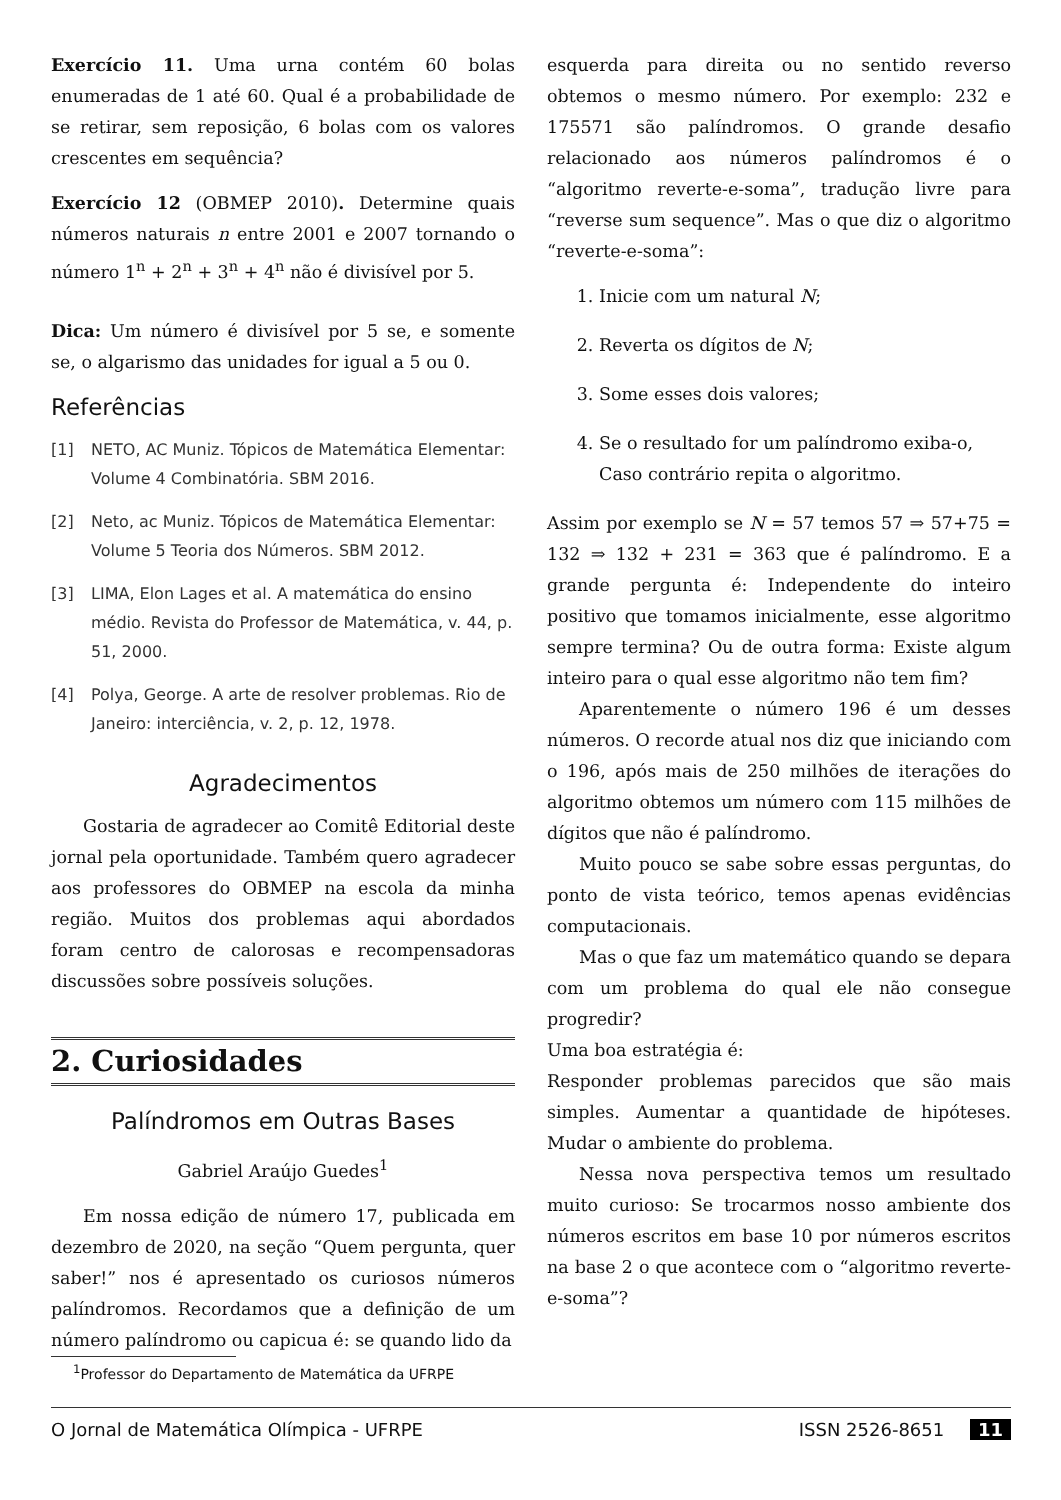Exercício 11. Uma urna contém 60 bolas enumeradas de 1 até 60. Qual é a probabilidade de se retirar, sem reposição, 6 bolas com os valores crescentes em sequência?
Exercício 12 (OBMEP 2010). Determine quais números naturais n entre 2001 e 2007 tornando o número 1<sup>n</sup> + 2<sup>n</sup> + 3<sup>n</sup> + 4<sup>n</sup> não é divisível por 5.
Dica: Um número é divisível por 5 se, e somente se, o algarismo das unidades for igual a 5 ou 0.
Referências
[1] NETO, AC Muniz. Tópicos de Matemática Elementar: Volume 4 Combinatória. SBM 2016.
[2] Neto, ac Muniz. Tópicos de Matemática Elementar: Volume 5 Teoria dos Números. SBM 2012.
[3] LIMA, Elon Lages et al. A matemática do ensino médio. Revista do Professor de Matemática, v. 44, p. 51, 2000.
[4] Polya, George. A arte de resolver problemas. Rio de Janeiro: interciência, v. 2, p. 12, 1978.
Agradecimentos
Gostaria de agradecer ao Comitê Editorial deste jornal pela oportunidade. Também quero agradecer aos professores do OBMEP na escola da minha região. Muitos dos problemas aqui abordados foram centro de calorosas e recompensadoras discussões sobre possíveis soluções.
2. Curiosidades
Palíndromos em Outras Bases
Gabriel Araújo Guedes<sup>1</sup>
Em nossa edição de número 17, publicada em dezembro de 2020, na seção “Quem pergunta, quer saber!” nos é apresentado os curiosos números palíndromos. Recordamos que a definição de um número palíndromo ou capicua é: se quando lido da
<sup>1</sup> Professor do Departamento de Matemática da UFRPE
esquerda para direita ou no sentido reverso obtemos o mesmo número. Por exemplo: 232 e 175571 são palíndromos. O grande desafio relacionado aos números palíndromos é o “algoritmo reverte-e-soma”, tradução livre para “reverse sum sequence”. Mas o que diz o algoritmo “reverte-e-soma”:
1. Inicie com um natural N;
2. Reverta os dígitos de N;
3. Some esses dois valores;
4. Se o resultado for um palíndromo exiba-o, Caso contrário repita o algoritmo.
Assim por exemplo se N = 57 temos 57 ⇒ 57+75 = 132 ⇒ 132 + 231 = 363 que é palíndromo. E a grande pergunta é: Independente do inteiro positivo que tomamos inicialmente, esse algoritmo sempre termina? Ou de outra forma: Existe algum inteiro para o qual esse algoritmo não tem fim?
Aparentemente o número 196 é um desses números. O recorde atual nos diz que iniciando com o 196, após mais de 250 milhões de iterações do algoritmo obtemos um número com 115 milhões de dígitos que não é palíndromo.
Muito pouco se sabe sobre essas perguntas, do ponto de vista teórico, temos apenas evidências computacionais.
Mas o que faz um matemático quando se depara com um problema do qual ele não consegue progredir?
Uma boa estratégia é:
Responder problemas parecidos que são mais simples. Aumentar a quantidade de hipóteses. Mudar o ambiente do problema.
Nessa nova perspectiva temos um resultado muito curioso: Se trocarmos nosso ambiente dos números escritos em base 10 por números escritos na base 2 o que acontece com o “algoritmo reverte-e-soma”?
O Jornal de Matemática Olímpica - UFRPE ISSN 2526-8651 11